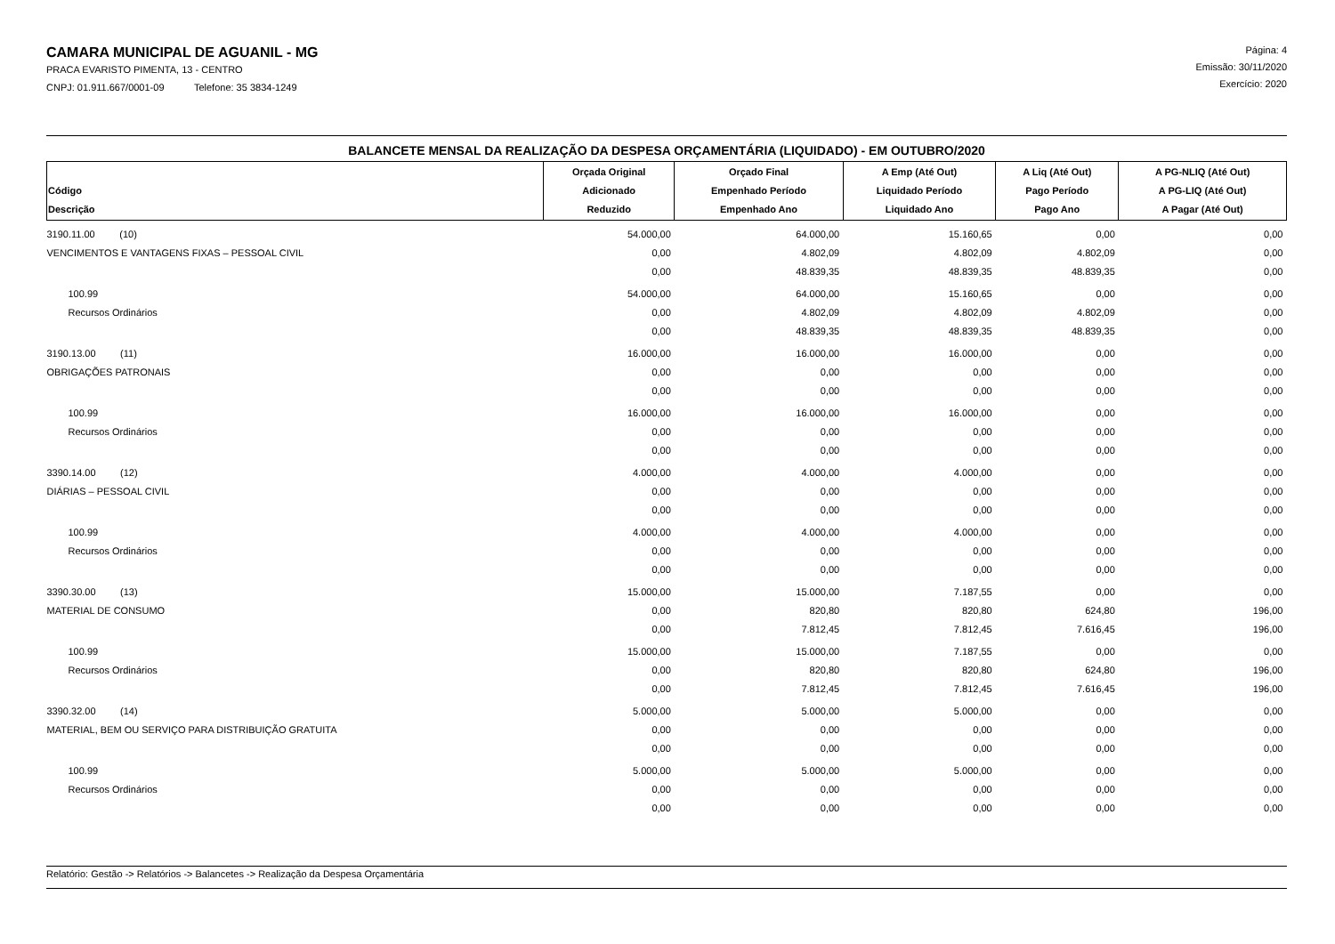CAMARA MUNICIPAL DE AGUANIL - MG
PRACA EVARISTO PIMENTA, 13 - CENTRO
CNPJ: 01.911.667/0001-09 Telefone: 35 3834-1249
Página: 4
Emissão: 30/11/2020
Exercício: 2020
BALANCETE MENSAL DA REALIZAÇÃO DA DESPESA ORÇAMENTÁRIA (LIQUIDADO) - EM OUTUBRO/2020
| Código Descrição | Orçada Original Adicionado Reduzido | Orçado Final Empenhado Período Empenhado Ano | A Emp (Até Out) Liquidado Período Liquidado Ano | A Liq (Até Out) Pago Período Pago Ano | A PG-NLIQ (Até Out) A PG-LIQ (Até Out) A Pagar (Até Out) |
| --- | --- | --- | --- | --- | --- |
| 3190.11.00 (10) | 54.000,00 | 64.000,00 | 15.160,65 | 0,00 | 0,00 |
| VENCIMENTOS E VANTAGENS FIXAS – PESSOAL CIVIL | 0,00 | 4.802,09 | 4.802,09 | 4.802,09 | 0,00 |
| | 0,00 | 48.839,35 | 48.839,35 | 48.839,35 | 0,00 |
| 100.99 | 54.000,00 | 64.000,00 | 15.160,65 | 0,00 | 0,00 |
| Recursos Ordinários | 0,00 | 4.802,09 | 4.802,09 | 4.802,09 | 0,00 |
| | 0,00 | 48.839,35 | 48.839,35 | 48.839,35 | 0,00 |
| 3190.13.00 (11) | 16.000,00 | 16.000,00 | 16.000,00 | 0,00 | 0,00 |
| OBRIGAÇÕES PATRONAIS | 0,00 | 0,00 | 0,00 | 0,00 | 0,00 |
| | 0,00 | 0,00 | 0,00 | 0,00 | 0,00 |
| 100.99 | 16.000,00 | 16.000,00 | 16.000,00 | 0,00 | 0,00 |
| Recursos Ordinários | 0,00 | 0,00 | 0,00 | 0,00 | 0,00 |
| | 0,00 | 0,00 | 0,00 | 0,00 | 0,00 |
| 3390.14.00 (12) | 4.000,00 | 4.000,00 | 4.000,00 | 0,00 | 0,00 |
| DIÁRIAS – PESSOAL CIVIL | 0,00 | 0,00 | 0,00 | 0,00 | 0,00 |
| | 0,00 | 0,00 | 0,00 | 0,00 | 0,00 |
| 100.99 | 4.000,00 | 4.000,00 | 4.000,00 | 0,00 | 0,00 |
| Recursos Ordinários | 0,00 | 0,00 | 0,00 | 0,00 | 0,00 |
| | 0,00 | 0,00 | 0,00 | 0,00 | 0,00 |
| 3390.30.00 (13) | 15.000,00 | 15.000,00 | 7.187,55 | 0,00 | 0,00 |
| MATERIAL DE CONSUMO | 0,00 | 820,80 | 820,80 | 624,80 | 196,00 |
| | 0,00 | 7.812,45 | 7.812,45 | 7.616,45 | 196,00 |
| 100.99 | 15.000,00 | 15.000,00 | 7.187,55 | 0,00 | 0,00 |
| Recursos Ordinários | 0,00 | 820,80 | 820,80 | 624,80 | 196,00 |
| | 0,00 | 7.812,45 | 7.812,45 | 7.616,45 | 196,00 |
| 3390.32.00 (14) | 5.000,00 | 5.000,00 | 5.000,00 | 0,00 | 0,00 |
| MATERIAL, BEM OU SERVIÇO PARA DISTRIBUIÇÃO GRATUITA | 0,00 | 0,00 | 0,00 | 0,00 | 0,00 |
| | 0,00 | 0,00 | 0,00 | 0,00 | 0,00 |
| 100.99 | 5.000,00 | 5.000,00 | 5.000,00 | 0,00 | 0,00 |
| Recursos Ordinários | 0,00 | 0,00 | 0,00 | 0,00 | 0,00 |
| | 0,00 | 0,00 | 0,00 | 0,00 | 0,00 |
Relatório: Gestão -> Relatórios -> Balancetes -> Realização da Despesa Orçamentária